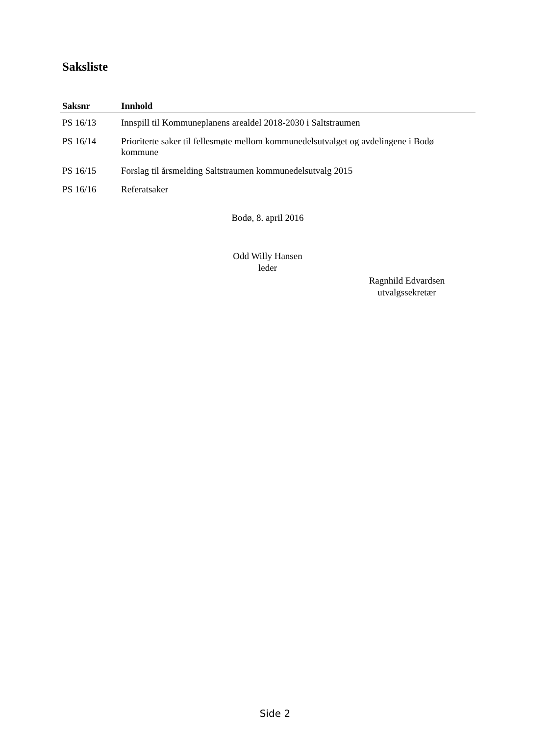Saksliste
| Saksnr | Innhold |
| --- | --- |
| PS 16/13 | Innspill til Kommuneplanens arealdel 2018-2030 i Saltstraumen |
| PS 16/14 | Prioriterte saker til fellesmøte mellom kommunedelsutvalget og avdelingene i Bodø kommune |
| PS 16/15 | Forslag til årsmelding Saltstraumen kommunedelsutvalg 2015 |
| PS 16/16 | Referatsaker |
Bodø, 8. april 2016
Odd Willy Hansen
leder
Ragnhild Edvardsen
utvalgssekretær
Side 2